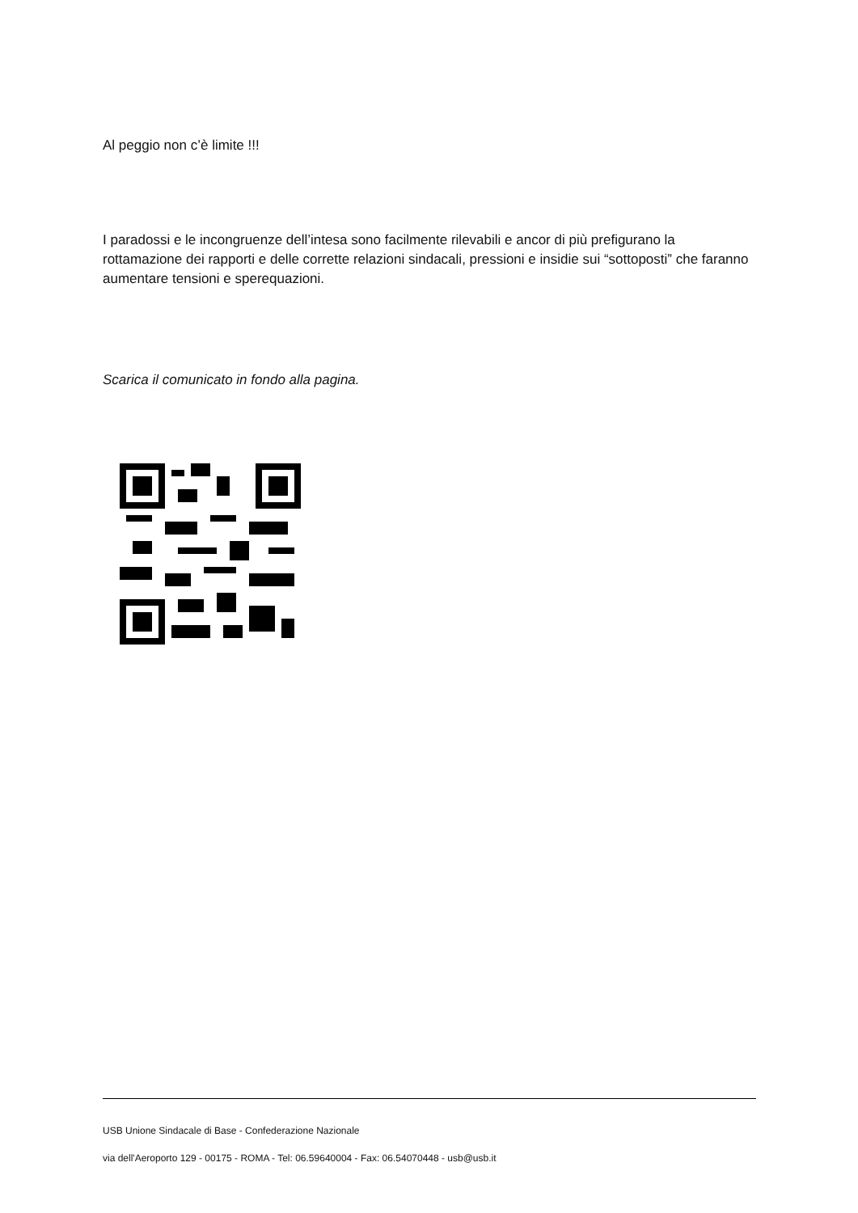Al peggio non c’è limite !!!
I paradossi e le incongruenze dell’intesa sono facilmente rilevabili e ancor di più prefigurano la rottamazione dei rapporti e delle corrette relazioni sindacali, pressioni e insidie sui “sottoposti” che faranno aumentare tensioni e sperequazioni.
Scarica il comunicato in fondo alla pagina.
USB Unione Sindacale di Base - Confederazione Nazionale
via dell'Aeroporto 129 - 00175 - ROMA - Tel: 06.59640004 - Fax: 06.54070448 - usb@usb.it